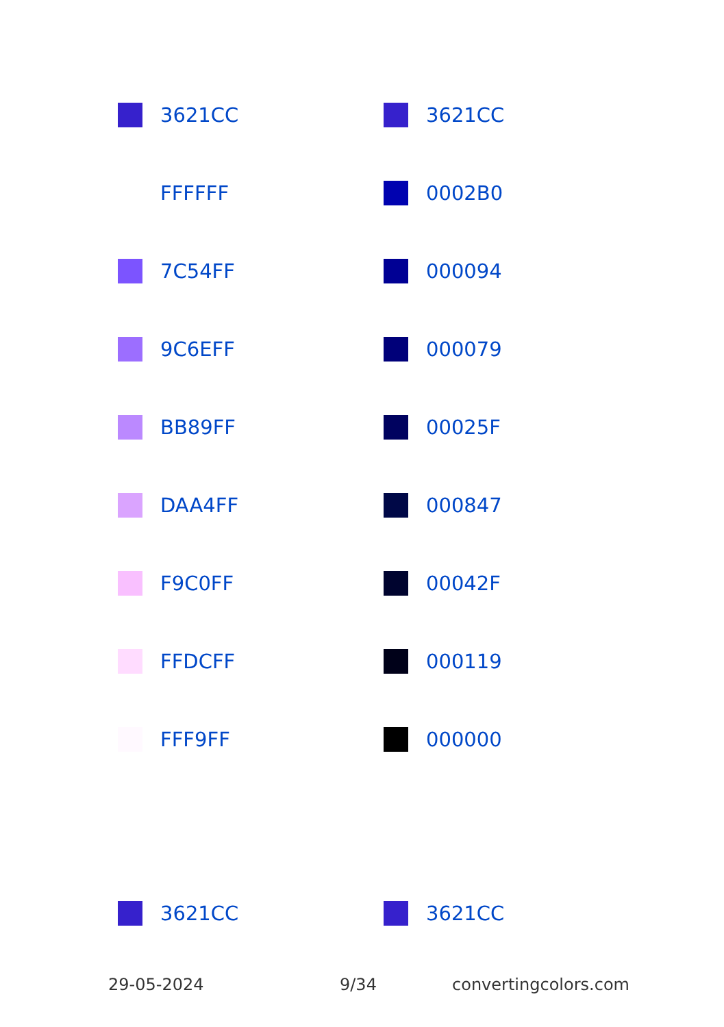3621CC 3621CC
FFFFFF 0002B0
7C54FF 000094
9C6EFF 000079
BB89FF 00025F
DAA4FF 000847
F9C0FF 00042F
FFDCFF 000119
FFF9FF 000000
3621CC 3621CC
29-05-2024 9/34 convertingcolors.com